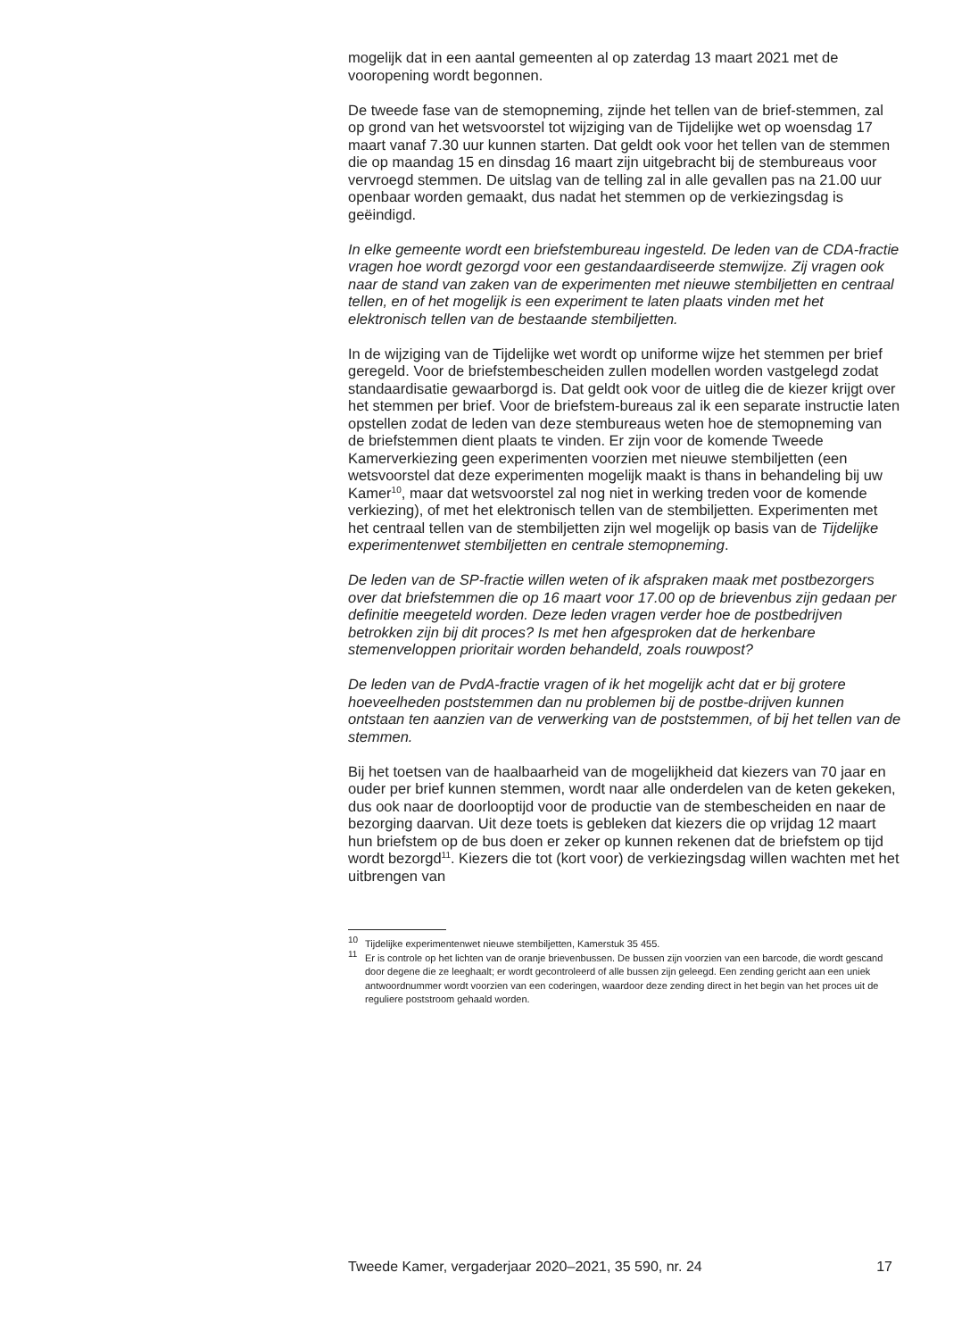mogelijk dat in een aantal gemeenten al op zaterdag 13 maart 2021 met de vooropening wordt begonnen.
De tweede fase van de stemopneming, zijnde het tellen van de brief-stemmen, zal op grond van het wetsvoorstel tot wijziging van de Tijdelijke wet op woensdag 17 maart vanaf 7.30 uur kunnen starten. Dat geldt ook voor het tellen van de stemmen die op maandag 15 en dinsdag 16 maart zijn uitgebracht bij de stembureaus voor vervroegd stemmen. De uitslag van de telling zal in alle gevallen pas na 21.00 uur openbaar worden gemaakt, dus nadat het stemmen op de verkiezingsdag is geëindigd.
In elke gemeente wordt een briefstembureau ingesteld. De leden van de CDA-fractie vragen hoe wordt gezorgd voor een gestandaardiseerde stemwijze. Zij vragen ook naar de stand van zaken van de experimenten met nieuwe stembiljetten en centraal tellen, en of het mogelijk is een experiment te laten plaats vinden met het elektronisch tellen van de bestaande stembiljetten.
In de wijziging van de Tijdelijke wet wordt op uniforme wijze het stemmen per brief geregeld. Voor de briefstembescheiden zullen modellen worden vastgelegd zodat standaardisatie gewaarborgd is. Dat geldt ook voor de uitleg die de kiezer krijgt over het stemmen per brief. Voor de briefstem-bureaus zal ik een separate instructie laten opstellen zodat de leden van deze stembureaus weten hoe de stemopneming van de briefstemmen dient plaats te vinden. Er zijn voor de komende Tweede Kamerverkiezing geen experimenten voorzien met nieuwe stembiljetten (een wetsvoorstel dat deze experimenten mogelijk maakt is thans in behandeling bij uw Kamer<sup>10</sup>, maar dat wetsvoorstel zal nog niet in werking treden voor de komende verkiezing), of met het elektronisch tellen van de stembiljetten. Experimenten met het centraal tellen van de stembiljetten zijn wel mogelijk op basis van de Tijdelijke experimentenwet stembiljetten en centrale stemopneming.
De leden van de SP-fractie willen weten of ik afspraken maak met postbezorgers over dat briefstemmen die op 16 maart voor 17.00 op de brievenbus zijn gedaan per definitie meegeteld worden. Deze leden vragen verder hoe de postbedrijven betrokken zijn bij dit proces? Is met hen afgesproken dat de herkenbare stemenveloppen prioritair worden behandeld, zoals rouwpost?
De leden van de PvdA-fractie vragen of ik het mogelijk acht dat er bij grotere hoeveelheden poststemmen dan nu problemen bij de postbe-drijven kunnen ontstaan ten aanzien van de verwerking van de poststemmen, of bij het tellen van de stemmen.
Bij het toetsen van de haalbaarheid van de mogelijkheid dat kiezers van 70 jaar en ouder per brief kunnen stemmen, wordt naar alle onderdelen van de keten gekeken, dus ook naar de doorlooptijd voor de productie van de stembescheiden en naar de bezorging daarvan. Uit deze toets is gebleken dat kiezers die op vrijdag 12 maart hun briefstem op de bus doen er zeker op kunnen rekenen dat de briefstem op tijd wordt bezorgd<sup>11</sup>. Kiezers die tot (kort voor) de verkiezingsdag willen wachten met het uitbrengen van
<sup>10</sup> Tijdelijke experimentenwet nieuwe stembiljetten, Kamerstuk 35 455.
<sup>11</sup> Er is controle op het lichten van de oranje brievenbussen. De bussen zijn voorzien van een barcode, die wordt gescand door degene die ze leeghaalt; er wordt gecontroleerd of alle bussen zijn geleegd. Een zending gericht aan een uniek antwoordnummer wordt voorzien van een coderingen, waardoor deze zending direct in het begin van het proces uit de reguliere poststroom gehaald worden.
Tweede Kamer, vergaderjaar 2020–2021, 35 590, nr. 24 17